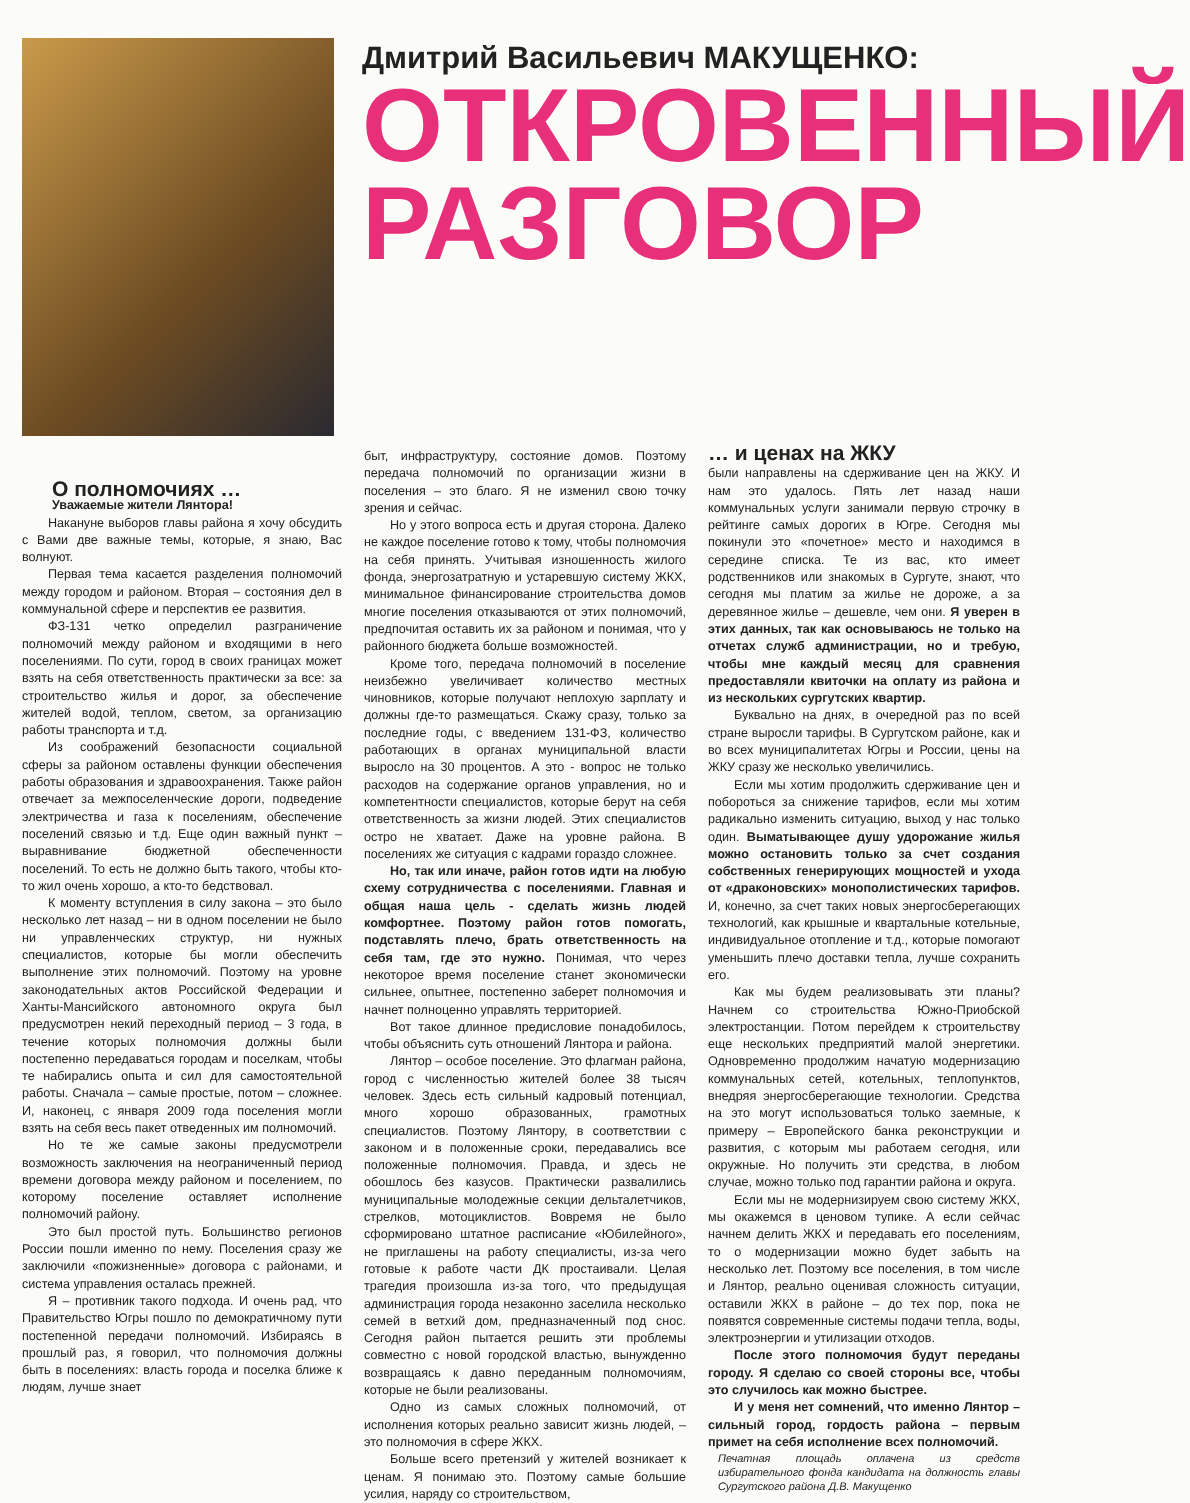Дмитрий Васильевич МАКУЩЕНКО:
ОТКРОВЕННЫЙ
РАЗГОВОР
О полномочиях …
Уважаемые жители Лянтора!
Накануне выборов главы района я хочу обсудить с Вами две важные темы, которые, я знаю, Вас волнуют.
Первая тема касается разделения полномочий между городом и районом. Вторая – состояния дел в коммунальной сфере и перспектив ее развития.
ФЗ-131 четко определил разграничение полномочий между районом и входящими в него поселениями. По сути, город в своих границах может взять на себя ответственность практически за все: за строительство жилья и дорог, за обеспечение жителей водой, теплом, светом, за организацию работы транспорта и т.д.
Из соображений безопасности социальной сферы за районом оставлены функции обеспечения работы образования и здравоохранения. Также район отвечает за межпоселенческие дороги, подведение электричества и газа к поселениям, обеспечение поселений связью и т.д. Еще один важный пункт – выравнивание бюджетной обеспеченности поселений. То есть не должно быть такого, чтобы кто-то жил очень хорошо, а кто-то бедствовал.
К моменту вступления в силу закона – это было несколько лет назад – ни в одном поселении не было ни управленческих структур, ни нужных специалистов, которые бы могли обеспечить выполнение этих полномочий. Поэтому на уровне законодательных актов Российской Федерации и Ханты-Мансийского автономного округа был предусмотрен некий переходный период – 3 года, в течение которых полномочия должны были постепенно передаваться городам и поселкам, чтобы те набирались опыта и сил для самостоятельной работы. Сначала – самые простые, потом – сложнее. И, наконец, с января 2009 года поселения могли взять на себя весь пакет отведенных им полномочий.
Но те же самые законы предусмотрели возможность заключения на неограниченный период времени договора между районом и поселением, по которому поселение оставляет исполнение полномочий району.
Это был простой путь. Большинство регионов России пошли именно по нему. Поселения сразу же заключили «пожизненные» договора с районами, и система управления осталась прежней.
Я – противник такого подхода. И очень рад, что Правительство Югры пошло по демократичному пути постепенной передачи полномочий. Избираясь в прошлый раз, я говорил, что полномочия должны быть в поселениях: власть города и поселка ближе к людям, лучше знает
быт, инфраструктуру, состояние домов. Поэтому передача полномочий по организации жизни в поселения – это благо. Я не изменил свою точку зрения и сейчас.
Но у этого вопроса есть и другая сторона. Далеко не каждое поселение готово к тому, чтобы полномочия на себя принять. Учитывая изношенность жилого фонда, энергозатратную и устаревшую систему ЖКХ, минимальное финансирование строительства домов многие поселения отказываются от этих полномочий, предпочитая оставить их за районом и понимая, что у районного бюджета больше возможностей.
Кроме того, передача полномочий в поселение неизбежно увеличивает количество местных чиновников, которые получают неплохую зарплату и должны где-то размещаться. Скажу сразу, только за последние годы, с введением 131-ФЗ, количество работающих в органах муниципальной власти выросло на 30 процентов. А это - вопрос не только расходов на содержание органов управления, но и компетентности специалистов, которые берут на себя ответственность за жизни людей. Этих специалистов остро не хватает. Даже на уровне района. В поселениях же ситуация с кадрами гораздо сложнее.
Но, так или иначе, район готов идти на любую схему сотрудничества с поселениями. Главная и общая наша цель - сделать жизнь людей комфортнее. Поэтому район готов помогать, подставлять плечо, брать ответственность на себя там, где это нужно. Понимая, что через некоторое время поселение станет экономически сильнее, опытнее, постепенно заберет полномочия и начнет полноценно управлять территорией.
Вот такое длинное предисловие понадобилось, чтобы объяснить суть отношений Лянтора и района.
Лянтор – особое поселение. Это флагман района, город с численностью жителей более 38 тысяч человек. Здесь есть сильный кадровый потенциал, много хорошо образованных, грамотных специалистов. Поэтому Лянтору, в соответствии с законом и в положенные сроки, передавались все положенные полномочия. Правда, и здесь не обошлось без казусов. Практически развалились муниципальные молодежные секции дельталетчиков, стрелков, мотоциклистов. Вовремя не было сформировано штатное расписание «Юбилейного», не приглашены на работу специалисты, из-за чего готовые к работе части ДК простаивали. Целая трагедия произошла из-за того, что предыдущая администрация города незаконно заселила несколько семей в ветхий дом, предназначенный под снос. Сегодня район пытается решить эти проблемы совместно с новой городской властью, вынужденно возвращаясь к давно переданным полномочиям, которые не были реализованы.
Одно из самых сложных полномочий, от исполнения которых реально зависит жизнь людей, – это полномочия в сфере ЖКХ.
Больше всего претензий у жителей возникает к ценам. Я понимаю это. Поэтому самые большие усилия, наряду со строительством,
… и ценах на ЖКУ
были направлены на сдерживание цен на ЖКУ. И нам это удалось. Пять лет назад наши коммунальных услуги занимали первую строчку в рейтинге самых дорогих в Югре. Сегодня мы покинули это «почетное» место и находимся в середине списка. Те из вас, кто имеет родственников или знакомых в Сургуте, знают, что сегодня мы платим за жилье не дороже, а за деревянное жилье – дешевле, чем они. Я уверен в этих данных, так как основываюсь не только на отчетах служб администрации, но и требую, чтобы мне каждый месяц для сравнения предоставляли квиточки на оплату из района и из нескольких сургутских квартир.
Буквально на днях, в очередной раз по всей стране выросли тарифы. В Сургутском районе, как и во всех муниципалитетах Югры и России, цены на ЖКУ сразу же несколько увеличились.
Если мы хотим продолжить сдерживание цен и побороться за снижение тарифов, если мы хотим радикально изменить ситуацию, выход у нас только один. Выматывающее душу удорожание жилья можно остановить только за счет создания собственных генерирующих мощностей и ухода от «драконовских» монополистических тарифов. И, конечно, за счет таких новых энергосберегающих технологий, как крышные и квартальные котельные, индивидуальное отопление и т.д., которые помогают уменьшить плечо доставки тепла, лучше сохранить его.
Как мы будем реализовывать эти планы? Начнем со строительства Южно-Приобской электростанции. Потом перейдем к строительству еще нескольких предприятий малой энергетики. Одновременно продолжим начатую модернизацию коммунальных сетей, котельных, теплопунктов, внедряя энергосберегающие технологии. Средства на это могут использоваться только заемные, к примеру – Европейского банка реконструкции и развития, с которым мы работаем сегодня, или окружные. Но получить эти средства, в любом случае, можно только под гарантии района и округа.
Если мы не модернизируем свою систему ЖКХ, мы окажемся в ценовом тупике. А если сейчас начнем делить ЖКХ и передавать его поселениям, то о модернизации можно будет забыть на несколько лет. Поэтому все поселения, в том числе и Лянтор, реально оценивая сложность ситуации, оставили ЖКХ в районе – до тех пор, пока не появятся современные системы подачи тепла, воды, электроэнергии и утилизации отходов.
После этого полномочия будут переданы городу. Я сделаю со своей стороны все, чтобы это случилось как можно быстрее.
И у меня нет сомнений, что именно Лянтор – сильный город, гордость района – первым примет на себя исполнение всех полномочий.
Печатная площадь оплачена из средств избирательного фонда кандидата на должность главы Сургутского района Д.В. Макущенко